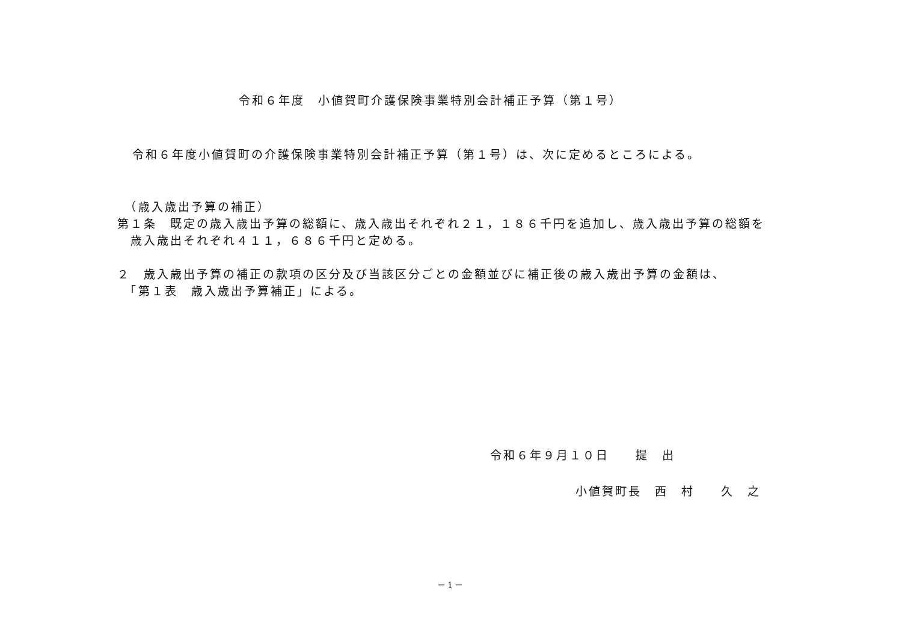令和６年度　小値賀町介護保険事業特別会計補正予算（第１号）
令和６年度小値賀町の介護保険事業特別会計補正予算（第１号）は、次に定めるところによる。
　（歳入歳出予算の補正）
第１条　既定の歳入歳出予算の総額に、歳入歳出それぞれ２１，１８６千円を追加し、歳入歳出予算の総額を
　歳入歳出それぞれ４１１，６８６千円と定める。
２　歳入歳出予算の補正の款項の区分及び当該区分ごとの金額並びに補正後の歳入歳出予算の金額は、
　「第１表　歳入歳出予算補正」による。
令和６年９月１０日　　提　出
小値賀町長　西　村　　久　之
－1－